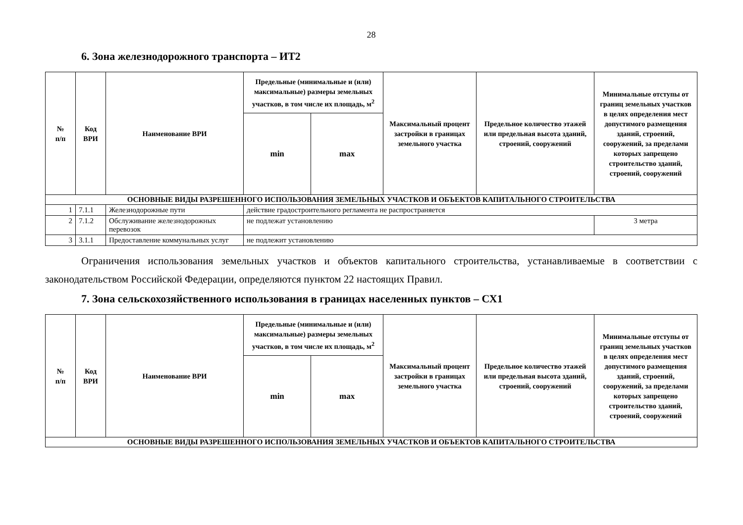28
6. Зона железнодорожного транспорта – ИТ2
| № п/п | Код ВРИ | Наименование ВРИ | Предельные (минимальные и (или) максимальные) размеры земельных участков, в том числе их площадь, м<sup>2</sup> | | Максимальный процент застройки в границах земельного участка | Предельное количество этажей или предельная высота зданий, строений, сооружений | Минимальные отступы от границ земельных участков в целях определения мест допустимого размещения зданий, строений, сооружений, за пределами которых запрещено строительство зданий, строений, сооружений |
| --- | --- | --- | --- | --- | --- | --- | --- |
| | | | min | max | | | |
| ОСНОВНЫЕ ВИДЫ РАЗРЕШЕННОГО ИСПОЛЬЗОВАНИЯ ЗЕМЕЛЬНЫХ УЧАСТКОВ И ОБЪЕКТОВ КАПИТАЛЬНОГО СТРОИТЕЛЬСТВА | | | | | | | |
| 1 | 7.1.1 | Железнодорожные пути | действие градостроительного регламента не распространяется | | | | |
| 2 | 7.1.2 | Обслуживание железнодорожных перевозок | не подлежат установлению | | | | 3 метра |
| 3 | 3.1.1 | Предоставление коммунальных услуг | не подлежит установлению | | | | |
Ограничения использования земельных участков и объектов капитального строительства, устанавливаемые в соответствии с законодательством Российской Федерации, определяются пунктом 22 настоящих Правил.
7. Зона сельскохозяйственного использования в границах населенных пунктов – СХ1
| № п/п | Код ВРИ | Наименование ВРИ | Предельные (минимальные и (или) максимальные) размеры земельных участков, в том числе их площадь, м<sup>2</sup> | | Максимальный процент застройки в границах земельного участка | Предельное количество этажей или предельная высота зданий, строений, сооружений | Минимальные отступы от границ земельных участков в целях определения мест допустимого размещения зданий, строений, сооружений, за пределами которых запрещено строительство зданий, строений, сооружений |
| --- | --- | --- | --- | --- | --- | --- | --- |
| | | | min | max | | | |
| ОСНОВНЫЕ ВИДЫ РАЗРЕШЕННОГО ИСПОЛЬЗОВАНИЯ ЗЕМЕЛЬНЫХ УЧАСТКОВ И ОБЪЕКТОВ КАПИТАЛЬНОГО СТРОИТЕЛЬСТВА | | | | | | | |